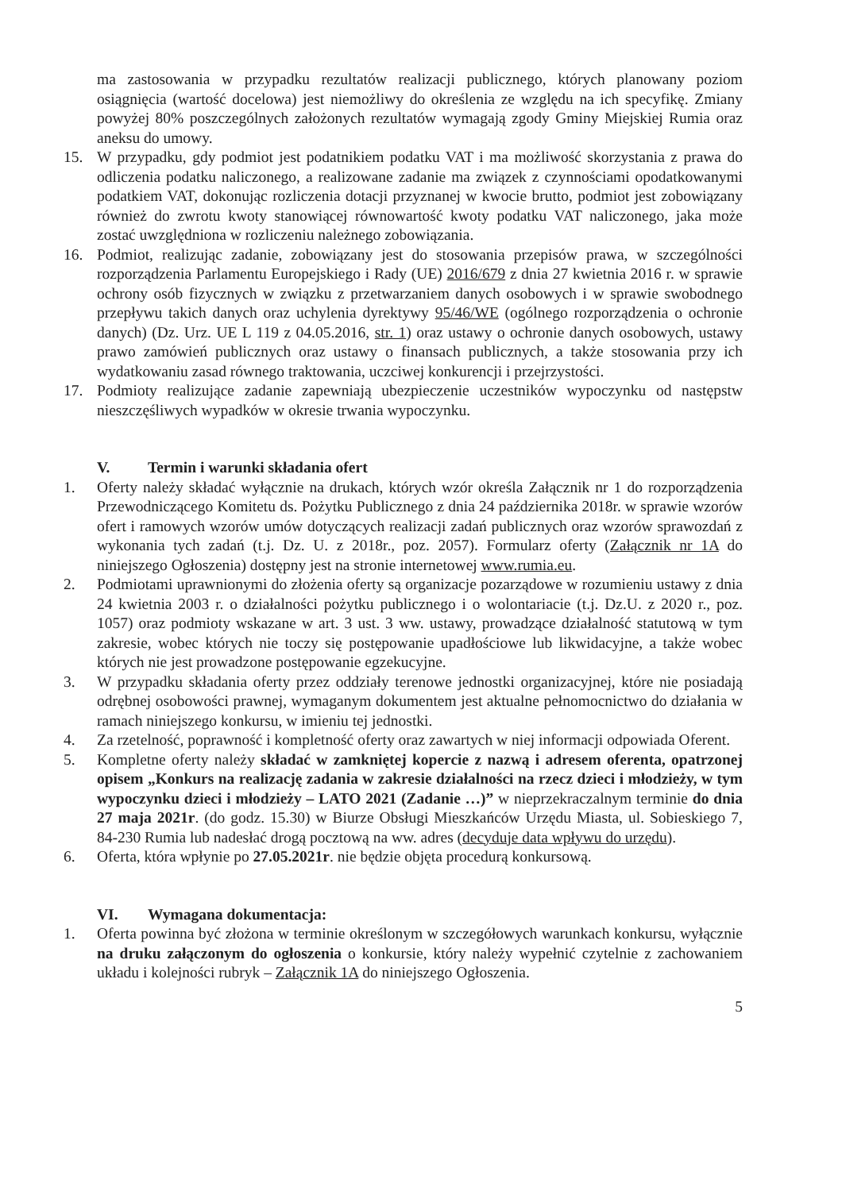ma zastosowania w przypadku rezultatów realizacji publicznego, których planowany poziom osiągnięcia (wartość docelowa) jest niemożliwy do określenia ze względu na ich specyfikę. Zmiany powyżej 80% poszczególnych założonych rezultatów wymagają zgody Gminy Miejskiej Rumia oraz aneksu do umowy.
15. W przypadku, gdy podmiot jest podatnikiem podatku VAT i ma możliwość skorzystania z prawa do odliczenia podatku naliczonego, a realizowane zadanie ma związek z czynnościami opodatkowanymi podatkiem VAT, dokonując rozliczenia dotacji przyznanej w kwocie brutto, podmiot jest zobowiązany również do zwrotu kwoty stanowiącej równowartość kwoty podatku VAT naliczonego, jaka może zostać uwzględniona w rozliczeniu należnego zobowiązania.
16. Podmiot, realizując zadanie, zobowiązany jest do stosowania przepisów prawa, w szczególności rozporządzenia Parlamentu Europejskiego i Rady (UE) 2016/679 z dnia 27 kwietnia 2016 r. w sprawie ochrony osób fizycznych w związku z przetwarzaniem danych osobowych i w sprawie swobodnego przepływu takich danych oraz uchylenia dyrektywy 95/46/WE (ogólnego rozporządzenia o ochronie danych) (Dz. Urz. UE L 119 z 04.05.2016, str. 1) oraz ustawy o ochronie danych osobowych, ustawy prawo zamówień publicznych oraz ustawy o finansach publicznych, a także stosowania przy ich wydatkowaniu zasad równego traktowania, uczciwej konkurencji i przejrzystości.
17. Podmioty realizujące zadanie zapewniają ubezpieczenie uczestników wypoczynku od następstw nieszczęśliwych wypadków w okresie trwania wypoczynku.
V. Termin i warunki składania ofert
1. Oferty należy składać wyłącznie na drukach, których wzór określa Załącznik nr 1 do rozporządzenia Przewodniczącego Komitetu ds. Pożytku Publicznego z dnia 24 października 2018r. w sprawie wzorów ofert i ramowych wzorów umów dotyczących realizacji zadań publicznych oraz wzorów sprawozdań z wykonania tych zadań (t.j. Dz. U. z 2018r., poz. 2057). Formularz oferty (Załącznik nr 1A do niniejszego Ogłoszenia) dostępny jest na stronie internetowej www.rumia.eu.
2. Podmiotami uprawnionymi do złożenia oferty są organizacje pozarządowe w rozumieniu ustawy z dnia 24 kwietnia 2003 r. o działalności pożytku publicznego i o wolontariacie (t.j. Dz.U. z 2020 r., poz. 1057) oraz podmioty wskazane w art. 3 ust. 3 ww. ustawy, prowadzące działalność statutową w tym zakresie, wobec których nie toczy się postępowanie upadłościowe lub likwidacyjne, a także wobec których nie jest prowadzone postępowanie egzekucyjne.
3. W przypadku składania oferty przez oddziały terenowe jednostki organizacyjnej, które nie posiadają odrębnej osobowości prawnej, wymaganym dokumentem jest aktualne pełnomocnictwo do działania w ramach niniejszego konkursu, w imieniu tej jednostki.
4. Za rzetelność, poprawność i kompletność oferty oraz zawartych w niej informacji odpowiada Oferent.
5. Kompletne oferty należy składać w zamkniętej kopercie z nazwą i adresem oferenta, opatrzonej opisem „Konkurs na realizację zadania w zakresie działalności na rzecz dzieci i młodzieży, w tym wypoczynku dzieci i młodzieży – LATO 2021 (Zadanie …)” w nieprzekraczalnym terminie do dnia 27 maja 2021r. (do godz. 15.30) w Biurze Obsługi Mieszkańców Urzędu Miasta, ul. Sobieskiego 7, 84-230 Rumia lub nadesłać drogą pocztową na ww. adres (decyduje data wpływu do urzędu).
6. Oferta, która wpłynie po 27.05.2021r. nie będzie objęta procedurą konkursową.
VI. Wymagana dokumentacja:
1. Oferta powinna być złożona w terminie określonym w szczegółowych warunkach konkursu, wyłącznie na druku załączonym do ogłoszenia o konkursie, który należy wypełnić czytelnie z zachowaniem układu i kolejności rubryk – Załącznik 1A do niniejszego Ogłoszenia.
5